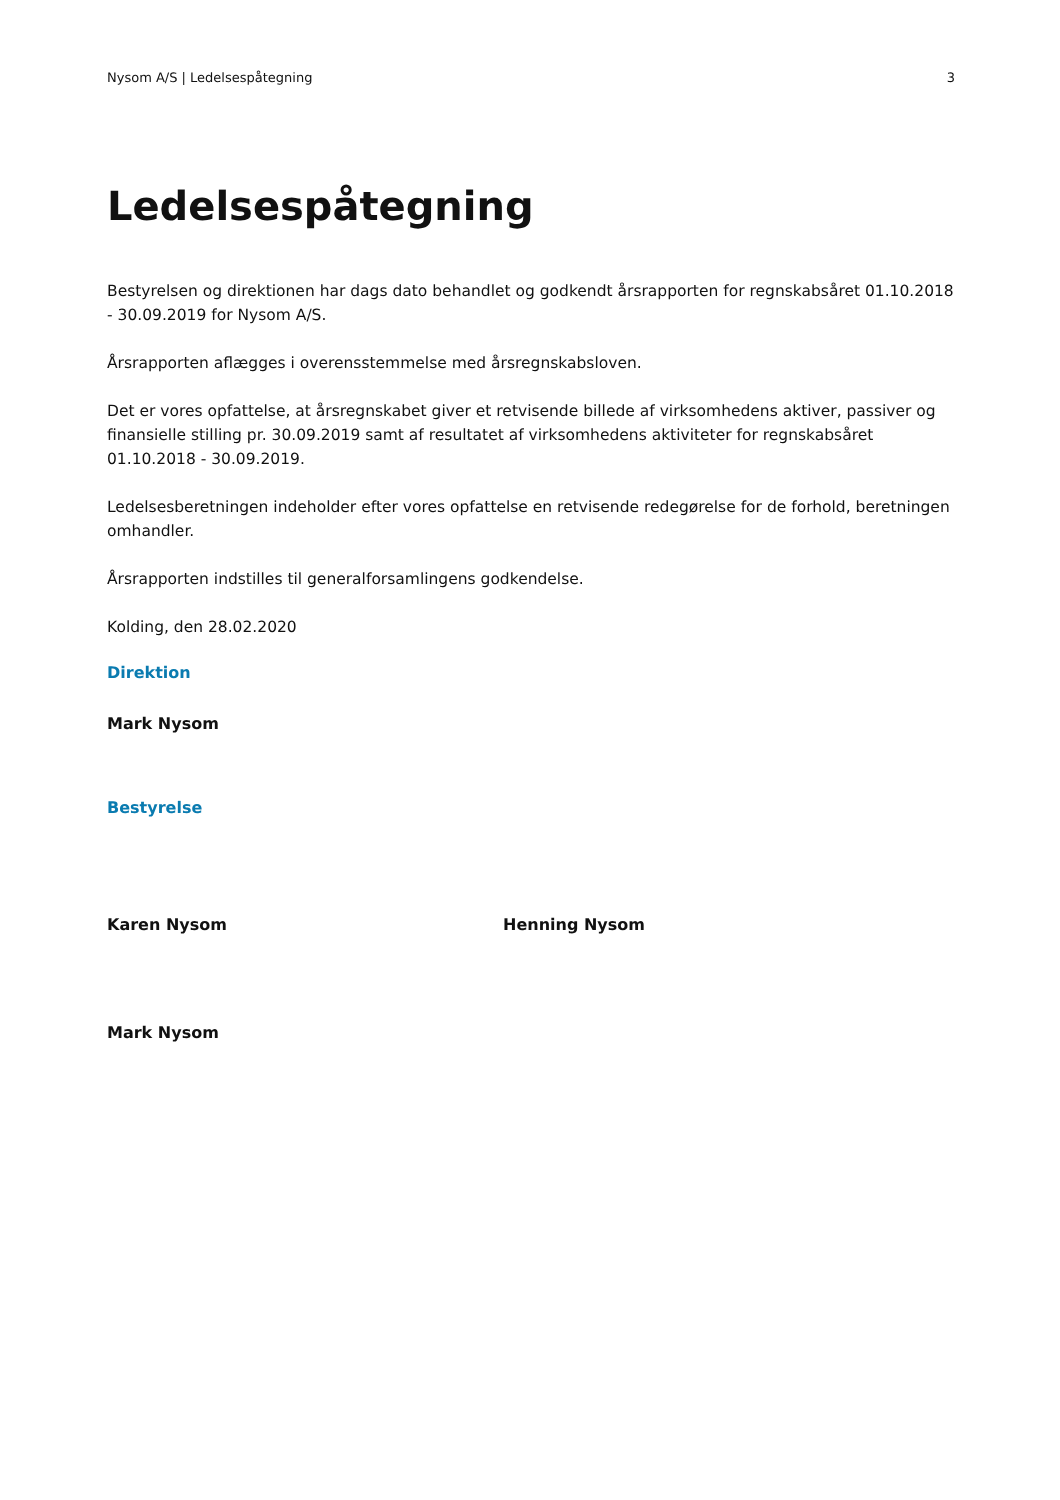Nysom A/S | Ledelsespåtegning 3
Ledelsespåtegning
Bestyrelsen og direktionen har dags dato behandlet og godkendt årsrapporten for regnskabsåret 01.10.2018 - 30.09.2019 for Nysom A/S.
Årsrapporten aflægges i overensstemmelse med årsregnskabsloven.
Det er vores opfattelse, at årsregnskabet giver et retvisende billede af virksomhedens aktiver, passiver og finansielle stilling pr. 30.09.2019 samt af resultatet af virksomhedens aktiviteter for regnskabsåret 01.10.2018 - 30.09.2019.
Ledelsesberetningen indeholder efter vores opfattelse en retvisende redegørelse for de forhold, beretningen omhandler.
Årsrapporten indstilles til generalforsamlingens godkendelse.
Kolding, den 28.02.2020
Direktion
Mark Nysom
Bestyrelse
Karen Nysom Henning Nysom
Mark Nysom